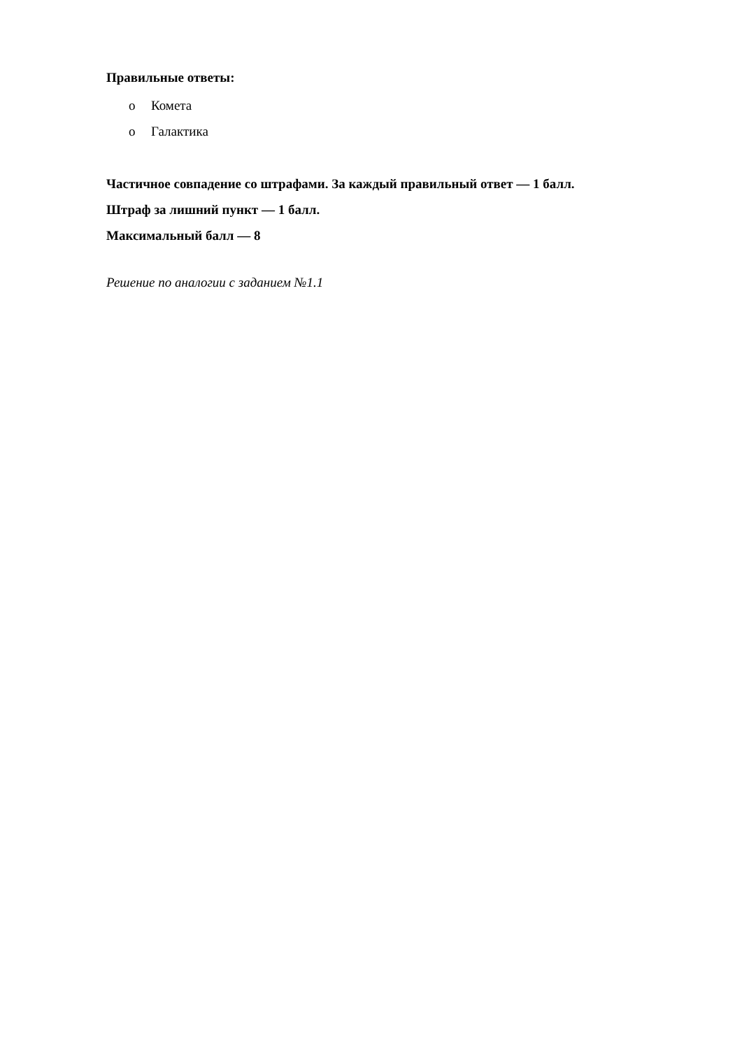Правильные ответы:
o Комета
o Галактика
Частичное совпадение со штрафами. За каждый правильный ответ — 1 балл.
Штраф за лишний пункт — 1 балл.
Максимальный балл — 8
Решение по аналогии с заданием №1.1